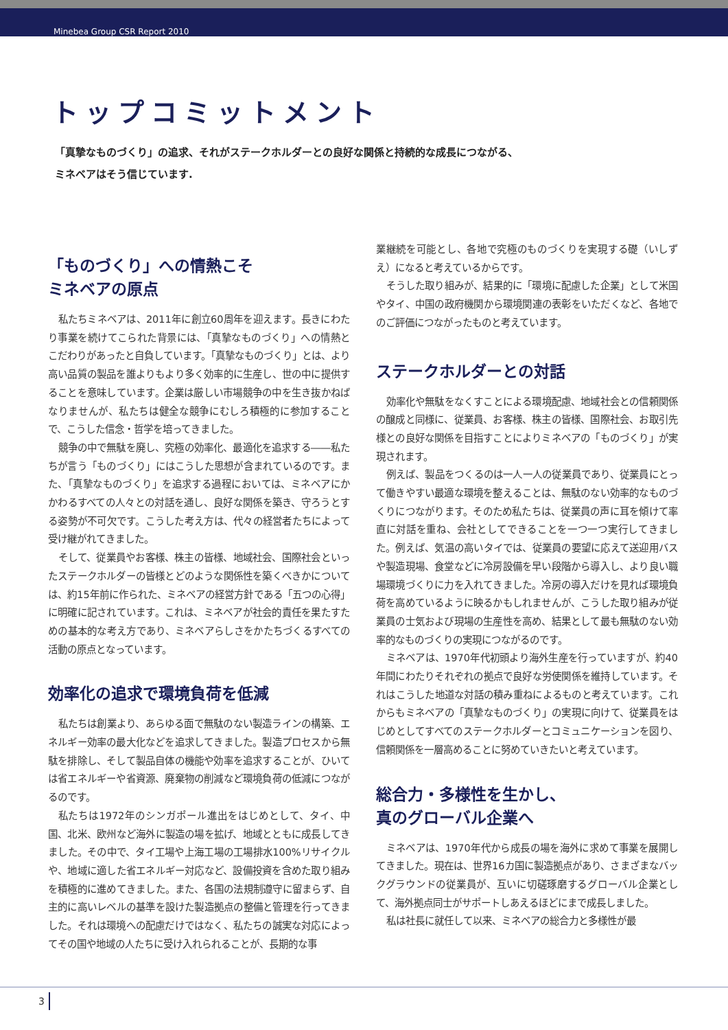Minebea Group CSR Report 2010
トップコミットメント
「真摯なものづくり」の追求、それがステークホルダーとの良好な関係と持続的な成長につながる、
ミネベアはそう信じています.
「ものづくり」への情熱こそ
ミネベアの原点
私たちミネベアは、2011年に創立60周年を迎えます。長きにわたり事業を続けてこられた背景には、「真摯なものづくり」への情熱とこだわりがあったと自負しています。「真摯なものづくり」とは、より高い品質の製品を誰よりもより多く効率的に生産し、世の中に提供することを意味しています。企業は厳しい市場競争の中を生き抜かねばなりませんが、私たちは健全な競争にむしろ積極的に参加することで、こうした信念・哲学を培ってきました。
競争の中で無駄を廃し、究極の効率化、最適化を追求する――私たちが言う「ものづくり」にはこうした思想が含まれているのです。また、「真摯なものづくり」を追求する過程においては、ミネベアにかかわるすべての人々との対話を通し、良好な関係を築き、守ろうとする姿勢が不可欠です。こうした考え方は、代々の経営者たちによって受け継がれてきました。
そして、従業員やお客様、株主の皆様、地域社会、国際社会といったステークホルダーの皆様とどのような関係性を築くべきかについては、約15年前に作られた、ミネベアの経営方針である「五つの心得」に明確に記されています。これは、ミネベアが社会的責任を果たすための基本的な考え方であり、ミネベアらしさをかたちづくるすべての活動の原点となっています。
効率化の追求で環境負荷を低減
私たちは創業より、あらゆる面で無駄のない製造ラインの構築、エネルギー効率の最大化などを追求してきました。製造プロセスから無駄を排除し、そして製品自体の機能や効率を追求することが、ひいては省エネルギーや省資源、廃棄物の削減など環境負荷の低減につながるのです。
私たちは1972年のシンガポール進出をはじめとして、タイ、中国、北米、欧州など海外に製造の場を拡げ、地域とともに成長してきました。その中で、タイ工場や上海工場の工場排水100%リサイクルや、地域に適した省エネルギー対応など、設備投資を含めた取り組みを積極的に進めてきました。また、各国の法規制遵守に留まらず、自主的に高いレベルの基準を設けた製造拠点の整備と管理を行ってきました。それは環境への配慮だけではなく、私たちの誠実な対応によってその国や地域の人たちに受け入れられることが、長期的な事
業継続を可能とし、各地で究極のものづくりを実現する礎（いしずえ）になると考えているからです。
そうした取り組みが、結果的に「環境に配慮した企業」として米国やタイ、中国の政府機関から環境関連の表彰をいただくなど、各地でのご評価につながったものと考えています。
ステークホルダーとの対話
効率化や無駄をなくすことによる環境配慮、地域社会との信頼関係の醸成と同様に、従業員、お客様、株主の皆様、国際社会、お取引先様との良好な関係を目指すことによりミネベアの「ものづくり」が実現されます。
例えば、製品をつくるのは一人一人の従業員であり、従業員にとって働きやすい最適な環境を整えることは、無駄のない効率的なものづくりにつながります。そのため私たちは、従業員の声に耳を傾けて率直に対話を重ね、会社としてできることを一つ一つ実行してきました。例えば、気温の高いタイでは、従業員の要望に応えて送迎用バスや製造現場、食堂などに冷房設備を早い段階から導入し、より良い職場環境づくりに力を入れてきました。冷房の導入だけを見れば環境負荷を高めているように映るかもしれませんが、こうした取り組みが従業員の士気および現場の生産性を高め、結果として最も無駄のない効率的なものづくりの実現につながるのです。
ミネベアは、1970年代初頭より海外生産を行っていますが、約40年間にわたりそれぞれの拠点で良好な労使関係を維持しています。それはこうした地道な対話の積み重ねによるものと考えています。これからもミネベアの「真摯なものづくり」の実現に向けて、従業員をはじめとしてすべてのステークホルダーとコミュニケーションを図り、信頼関係を一層高めることに努めていきたいと考えています。
総合力・多様性を生かし、
真のグローバル企業へ
ミネベアは、1970年代から成長の場を海外に求めて事業を展開してきました。現在は、世界16カ国に製造拠点があり、さまざまなバックグラウンドの従業員が、互いに切磋琢磨するグローバル企業として、海外拠点同士がサポートしあえるほどにまで成長しました。
私は社長に就任して以来、ミネベアの総合力と多様性が最
3